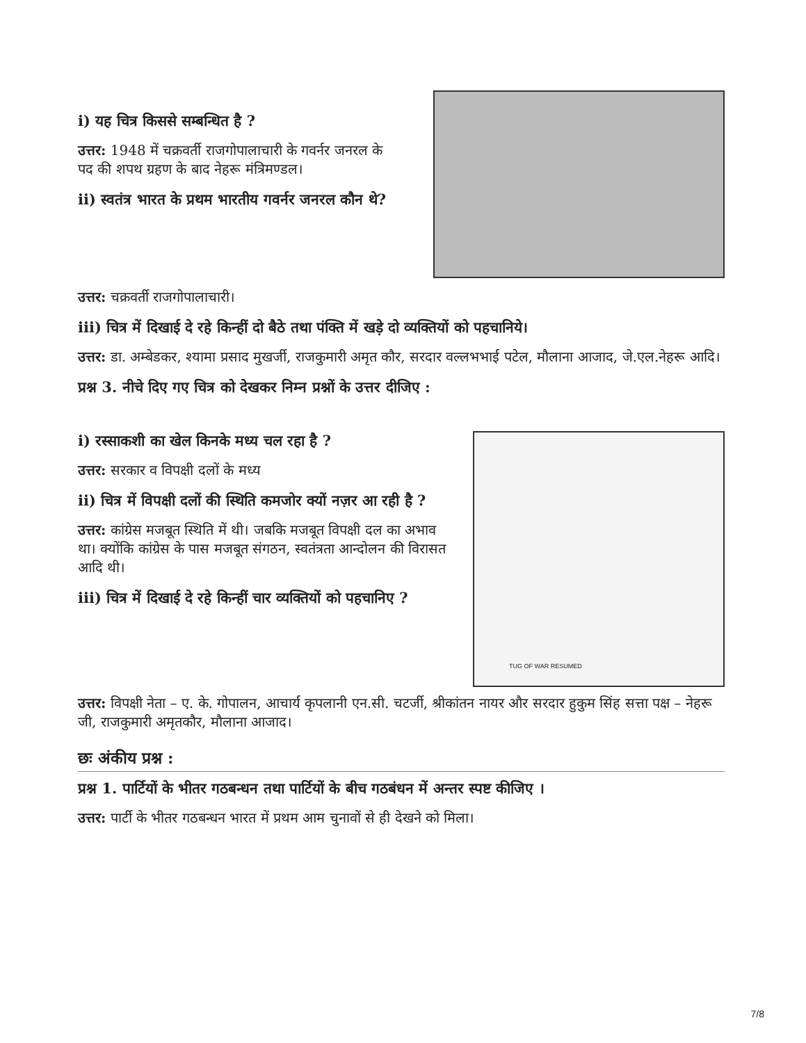i) यह चित्र किससे सम्बन्धित है ?
उत्तर: 1948 में चक्रवर्ती राजगोपालाचारी के गवर्नर जनरल के पद की शपथ ग्रहण के बाद नेहरू मंत्रिमण्डल।
ii) स्वतंत्र भारत के प्रथम भारतीय गवर्नर जनरल कौन थे?
उत्तर: चक्रवर्ती राजगोपालाचारी।
iii) चित्र में दिखाई दे रहे किन्हीं दो बैठे तथा पंक्ति में खड़े दो व्यक्तियों को पहचानिये।
उत्तर: डा. अम्बेडकर, श्यामा प्रसाद मुखर्जी, राजकुमारी अमृत कौर, सरदार वल्लभभाई पटेल, मौलाना आजाद, जे.एल.नेहरू आदि।
प्रश्न 3. नीचे दिए गए चित्र को देखकर निम्न प्रश्नों के उत्तर दीजिए :
i) रस्साकशी का खेल किनके मध्य चल रहा है ?
उत्तर: सरकार व विपक्षी दलों के मध्य
ii) चित्र में विपक्षी दलों की स्थिति कमजोर क्यों नज़र आ रही है ?
उत्तर: कांग्रेस मजबूत स्थिति में थी। जबकि मजबूत विपक्षी दल का अभाव था। क्योंकि कांग्रेस के पास मजबूत संगठन, स्वतंत्रता आन्दोलन की विरासत आदि थी।
iii) चित्र में दिखाई दे रहे किन्हीं चार व्यक्तियों को पहचानिए ?
TUG OF WAR RESUMED
उत्तर: विपक्षी नेता – ए. के. गोपालन, आचार्य कृपलानी एन.सी. चटर्जी, श्रीकांतन नायर और सरदार हुकुम सिंह सत्ता पक्ष – नेहरू जी, राजकुमारी अमृतकौर, मौलाना आजाद।
छः अंकीय प्रश्न :
प्रश्न 1. पार्टियों के भीतर गठबन्धन तथा पार्टियों के बीच गठबंधन में अन्तर स्पष्ट कीजिए ।
उत्तर: पार्टी के भीतर गठबन्धन भारत में प्रथम आम चुनावों से ही देखने को मिला।
7/8